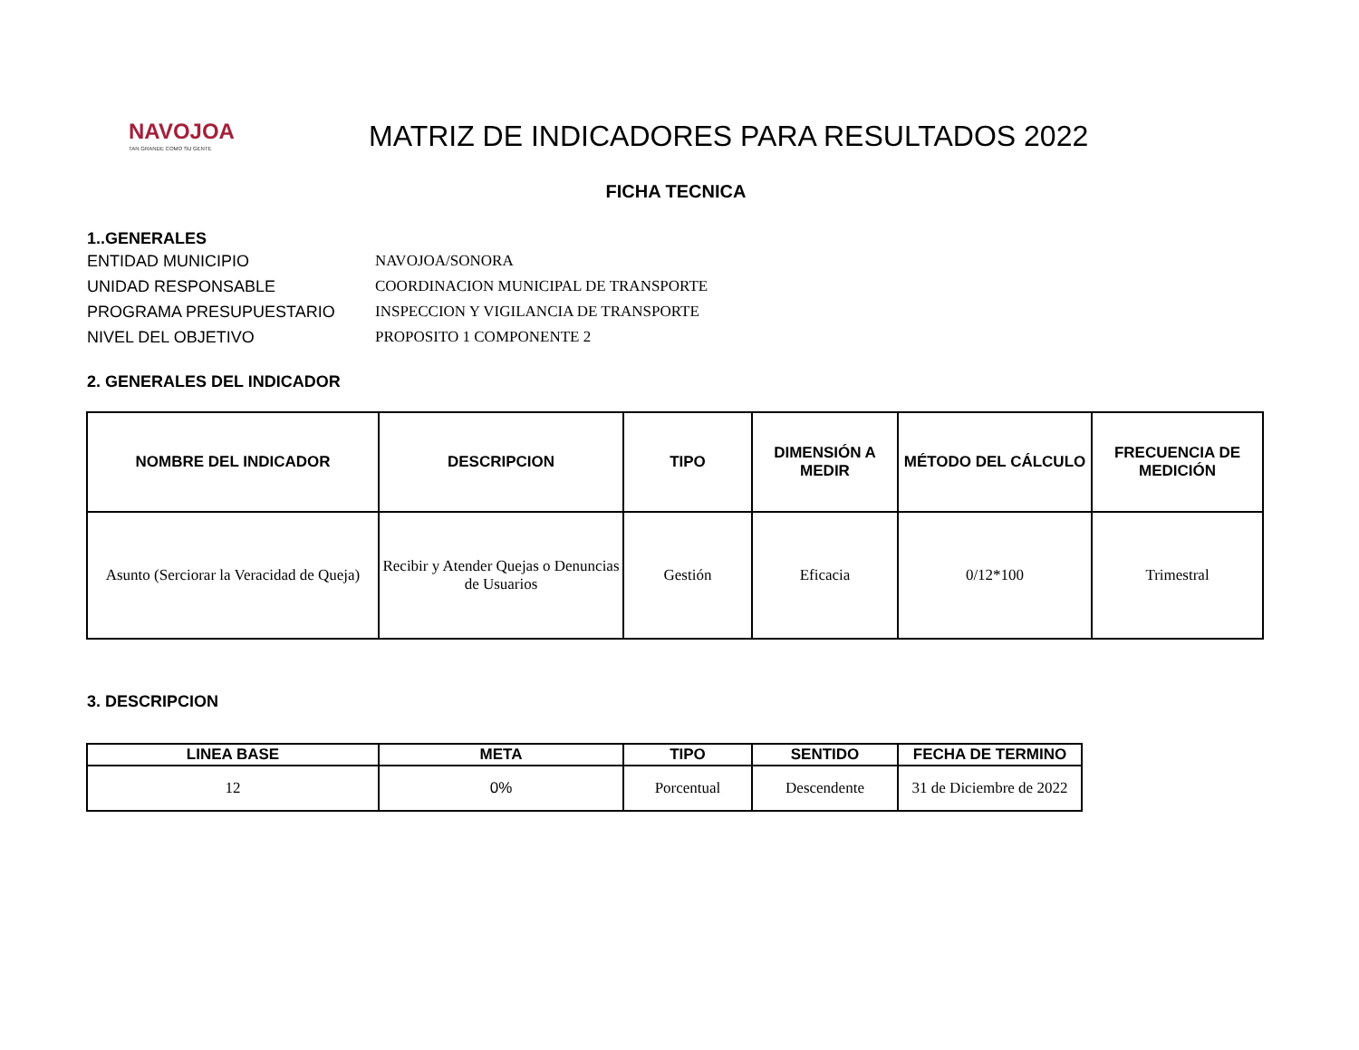NAVOJOA
TAN GRANDE COMO SU GENTE
MATRIZ DE INDICADORES PARA RESULTADOS 2022
FICHA TECNICA
1..GENERALES
ENTIDAD MUNICIPIO NAVOJOA/SONORA
UNIDAD RESPONSABLE COORDINACION MUNICIPAL DE TRANSPORTE
PROGRAMA PRESUPUESTARIO INSPECCION Y VIGILANCIA DE TRANSPORTE
NIVEL DEL OBJETIVO PROPOSITO 1 COMPONENTE 2
2. GENERALES DEL INDICADOR
| NOMBRE DEL INDICADOR | DESCRIPCION | TIPO | DIMENSIÓN A MEDIR | MÉTODO DEL CÁLCULO | FRECUENCIA DE MEDICIÓN |
| --- | --- | --- | --- | --- | --- |
| Asunto (Serciorar la Veracidad de Queja) | Recibir y Atender Quejas o Denuncias de Usuarios | Gestión | Eficacia | 0/12*100 | Trimestral |
3. DESCRIPCION
| LINEA BASE | META | TIPO | SENTIDO | FECHA DE TERMINO |
| --- | --- | --- | --- | --- |
| 12 | 0% | Porcentual | Descendente | 31 de Diciembre de 2022 |